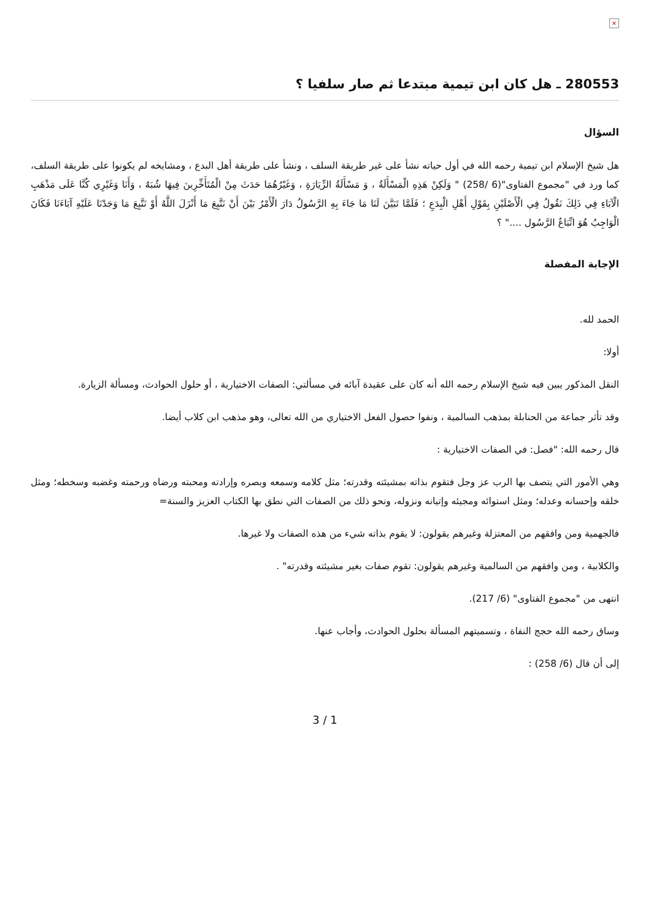×
280553 ـ هل كان ابن تيمية مبتدعا ثم صار سلفيا ؟
السؤال
هل شيخ الإسلام ابن تيمية رحمه الله في أول حياته نشأ على غير طريقة السلف ، ونشأ على طريقة أهل البدع ، ومشايخه لم يكونوا على طريقة السلف، كما ورد في "مجموع الفتاوى"(6 /258) " وَلَكِنْ هَذِهِ الْمَسْأَلَةُ ، وَ مَسْأَلَةُ الزِّيَارَةِ ، وَغَيْرُهُمَا حَدَثَ مِنْ الْمُتَأَخِّرِينَ فِيهَا شُبَهٌ ، وَأَنَا وَغَيْرِي كُنَّا عَلَى مَذْهَبِ الْآبَاءِ فِي ذَلِكَ نَقُولُ فِي الْأَصْلَيْنِ بِقَوْلِ أَهْلِ الْبِدَعِ ؛ فَلَمَّا تَبَيَّنَ لَنَا مَا جَاءَ بِهِ الرَّسُولُ دَارَ الْأَمْرُ بَيْنَ أَنْ نَتَّبِعَ مَا أَنْزَلَ اللَّهُ أَوْ نَتَّبِعَ مَا وَجَدْنَا عَلَيْهِ آبَاءَنَا فَكَانَ الْوَاجِبُ هُوَ اتِّبَاعُ الرَّسُول ...." ؟
الإجابة المفصلة
الحمد لله.
أولا:
النقل المذكور يبين فيه شيخ الإسلام رحمه الله أنه كان على عقيدة آبائه في مسألتي: الصفات الاختيارية ، أو حلول الحوادث، ومسألة الزيارة.
وقد تأثر جماعة من الحنابلة بمذهب السالمية ، ونفوا حصول الفعل الاختياري من الله تعالى، وهو مذهب ابن كلاب أيضا.
قال رحمه الله: "فصل: في الصفات الاختيارية :
وهي الأمور التي يتصف بها الرب عز وجل فتقوم بذاته بمشيئته وقدرته؛ مثل كلامه وسمعه وبصره وإرادته ومحبته ورضاه ورحمته وغضبه وسخطه؛ ومثل خلقه وإحسانه وعدله؛ ومثل استوائه ومجيئه وإتيانه ونزوله، ونحو ذلك من الصفات التي نطق بها الكتاب العزيز والسنة=
فالجهمية ومن وافقهم من المعتزلة وغيرهم يقولون: لا يقوم بذاته شيء من هذه الصفات ولا غيرها.
والكلابية ، ومن وافقهم من السالمية وغيرهم يقولون: تقوم صفات بغير مشيئته وقدرته" .
انتهى من "مجموع الفتاوى" (6/ 217).
وساق رحمه الله حجج النفاة ، وتسميتهم المسألة بحلول الحوادث، وأجاب عنها.
إلى أن قال (6/ 258) :
3 / 1